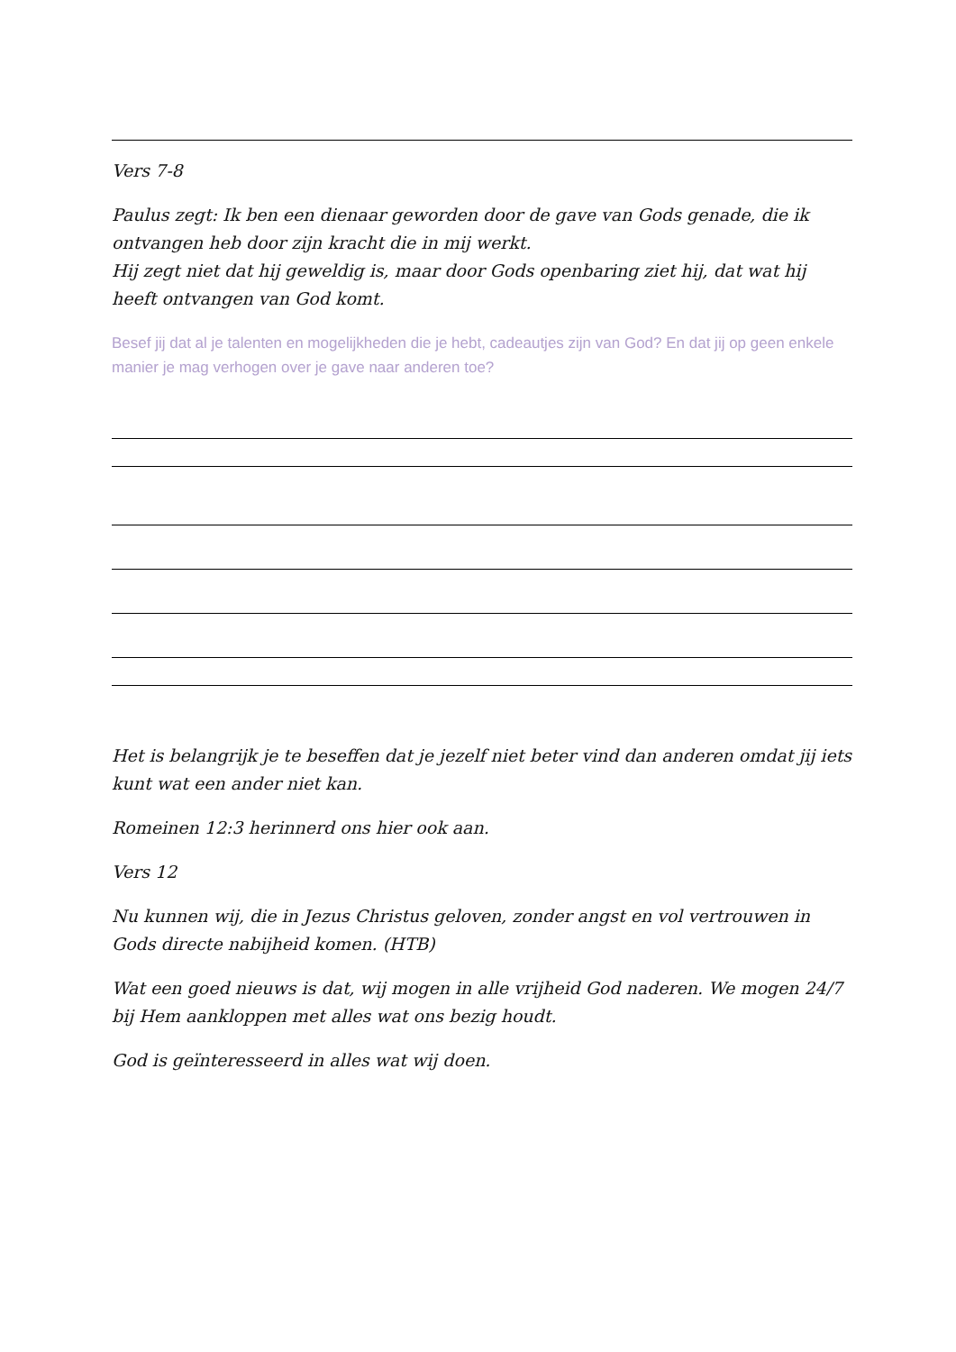Vers 7-8
Paulus zegt: Ik ben een dienaar geworden door de gave van Gods genade, die ik ontvangen heb door zijn kracht die in mij werkt.
Hij zegt niet dat hij geweldig is, maar door Gods openbaring ziet hij, dat wat hij heeft ontvangen van God komt.
Besef jij dat al je talenten en mogelijkheden die je hebt, cadeautjes zijn van God? En dat jij op geen enkele manier je mag verhogen over je gave naar anderen toe?
Het is belangrijk je te beseffen dat je jezelf niet beter vind dan anderen omdat jij iets kunt wat een ander niet kan.
Romeinen 12:3 herinnerd ons hier ook aan.
Vers 12
Nu kunnen wij, die in Jezus Christus geloven, zonder angst en vol vertrouwen in Gods directe nabijheid komen. (HTB)
Wat een goed nieuws is dat, wij mogen in alle vrijheid God naderen. We mogen 24/7 bij Hem aankloppen met alles wat ons bezig houdt.
God is geïnteresseerd in alles wat wij doen.